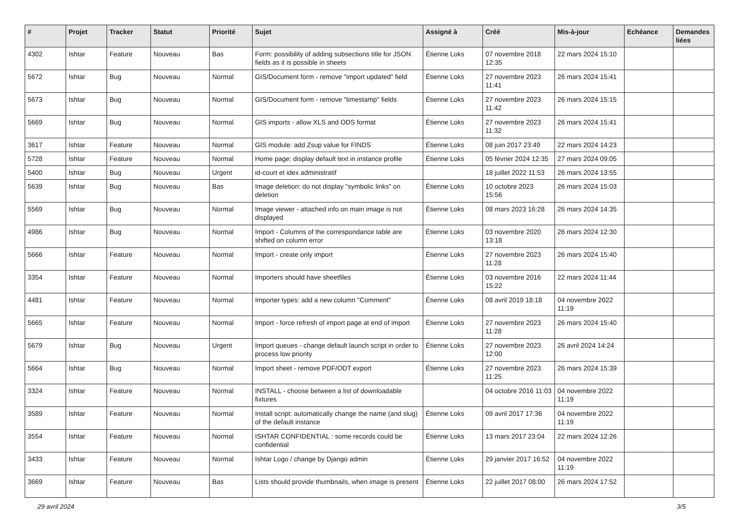| # | Projet | Tracker | Statut | Priorité | Sujet | Assigné à | Créé | Mis-à-jour | Echéance | Demandes liées |
| --- | --- | --- | --- | --- | --- | --- | --- | --- | --- | --- |
| 4302 | Ishtar | Feature | Nouveau | Bas | Form: possibility of adding subsections title for JSON fields as it is possible in sheets | Étienne Loks | 07 novembre 2018 12:35 | 22 mars 2024 15:10 | | |
| 5672 | Ishtar | Bug | Nouveau | Normal | GIS/Document form - remove "import updated" field | Étienne Loks | 27 novembre 2023 11:41 | 26 mars 2024 15:41 | | |
| 5673 | Ishtar | Bug | Nouveau | Normal | GIS/Document form - remove "timestamp" fields | Étienne Loks | 27 novembre 2023 11:42 | 26 mars 2024 15:15 | | |
| 5669 | Ishtar | Bug | Nouveau | Normal | GIS imports - allow XLS and ODS format | Étienne Loks | 27 novembre 2023 11:32 | 26 mars 2024 15:41 | | |
| 3617 | Ishtar | Feature | Nouveau | Normal | GIS module: add Zsup value for FINDS | Étienne Loks | 08 juin 2017 23:49 | 22 mars 2024 14:23 | | |
| 5728 | Ishtar | Feature | Nouveau | Normal | Home page: display default text in instance profile | Étienne Loks | 05 février 2024 12:35 | 27 mars 2024 09:05 | | |
| 5400 | Ishtar | Bug | Nouveau | Urgent | id-court et idex administratif | | 18 juillet 2022 11:53 | 26 mars 2024 13:55 | | |
| 5639 | Ishtar | Bug | Nouveau | Bas | Image deletion: do not display "symbolic links" on deletion | Étienne Loks | 10 octobre 2023 15:56 | 26 mars 2024 15:03 | | |
| 5569 | Ishtar | Bug | Nouveau | Normal | Image viewer - attached info on main image is not displayed | Étienne Loks | 08 mars 2023 16:28 | 26 mars 2024 14:35 | | |
| 4986 | Ishtar | Bug | Nouveau | Normal | Import - Columns of the correspondance table are shifted on column error | Étienne Loks | 03 novembre 2020 13:18 | 26 mars 2024 12:30 | | |
| 5666 | Ishtar | Feature | Nouveau | Normal | Import - create only import | Étienne Loks | 27 novembre 2023 11:28 | 26 mars 2024 15:40 | | |
| 3354 | Ishtar | Feature | Nouveau | Normal | Importers should have sheetfiles | Étienne Loks | 03 novembre 2016 15:22 | 22 mars 2024 11:44 | | |
| 4481 | Ishtar | Feature | Nouveau | Normal | Importer types: add a new column "Comment" | Étienne Loks | 08 avril 2019 18:18 | 04 novembre 2022 11:19 | | |
| 5665 | Ishtar | Feature | Nouveau | Normal | Import - force refresh of import page at end of import | Étienne Loks | 27 novembre 2023 11:28 | 26 mars 2024 15:40 | | |
| 5679 | Ishtar | Bug | Nouveau | Urgent | Import queues - change default launch script in order to process low priority | Étienne Loks | 27 novembre 2023 12:00 | 26 avril 2024 14:24 | | |
| 5664 | Ishtar | Bug | Nouveau | Normal | Import sheet - remove PDF/ODT export | Étienne Loks | 27 novembre 2023 11:25 | 26 mars 2024 15:39 | | |
| 3324 | Ishtar | Feature | Nouveau | Normal | INSTALL - choose between a list of downloadable fixtures | | 04 octobre 2016 11:03 | 04 novembre 2022 11:19 | | |
| 3589 | Ishtar | Feature | Nouveau | Normal | Install script: automatically change the name (and slug) of the default instance | Étienne Loks | 09 avril 2017 17:36 | 04 novembre 2022 11:19 | | |
| 3554 | Ishtar | Feature | Nouveau | Normal | ISHTAR CONFIDENTIAL : some records could be confidential | Étienne Loks | 13 mars 2017 23:04 | 22 mars 2024 12:26 | | |
| 3433 | Ishtar | Feature | Nouveau | Normal | Ishtar Logo / change by Django admin | Étienne Loks | 29 janvier 2017 16:52 | 04 novembre 2022 11:19 | | |
| 3669 | Ishtar | Feature | Nouveau | Bas | Lists should provide thumbnails, when image is present | Étienne Loks | 22 juillet 2017 08:00 | 26 mars 2024 17:52 | | |
29 avril 2024 3/5